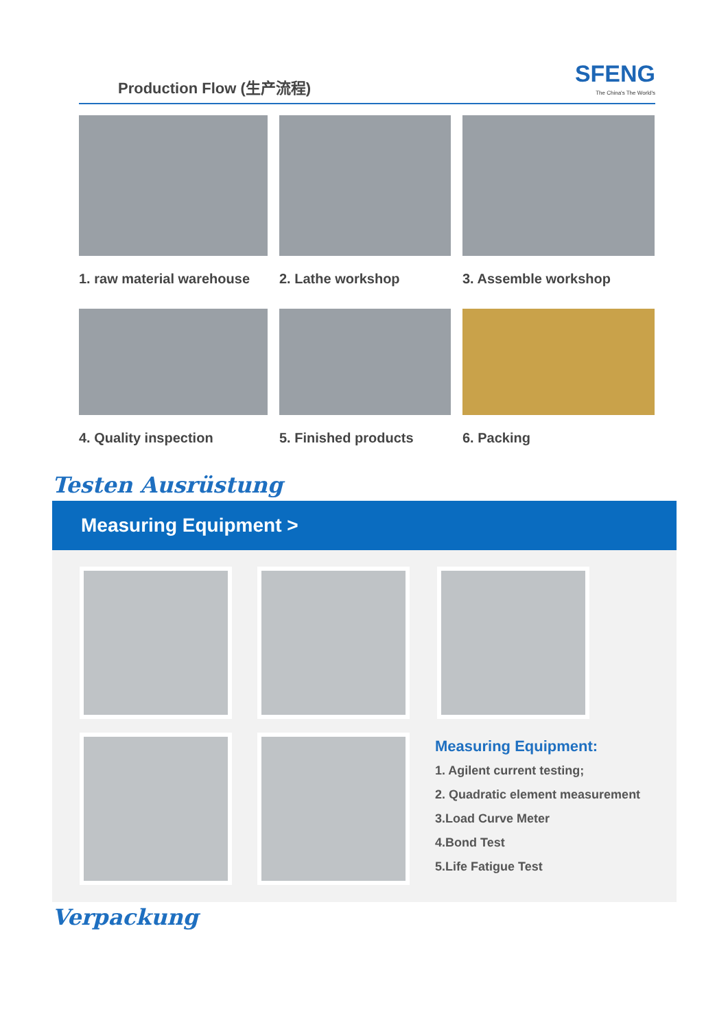Production Flow (生产流程)
SFENG
The China's The World's
1. raw material warehouse
2. Lathe workshop
3. Assemble workshop
4. Quality inspection
5. Finished products
6. Packing
Testen Ausrüstung
Measuring Equipment >
Measuring Equipment:
1. Agilent current testing;
2. Quadratic element measurement
3.Load Curve Meter
4.Bond Test
5.Life Fatigue Test
Verpackung